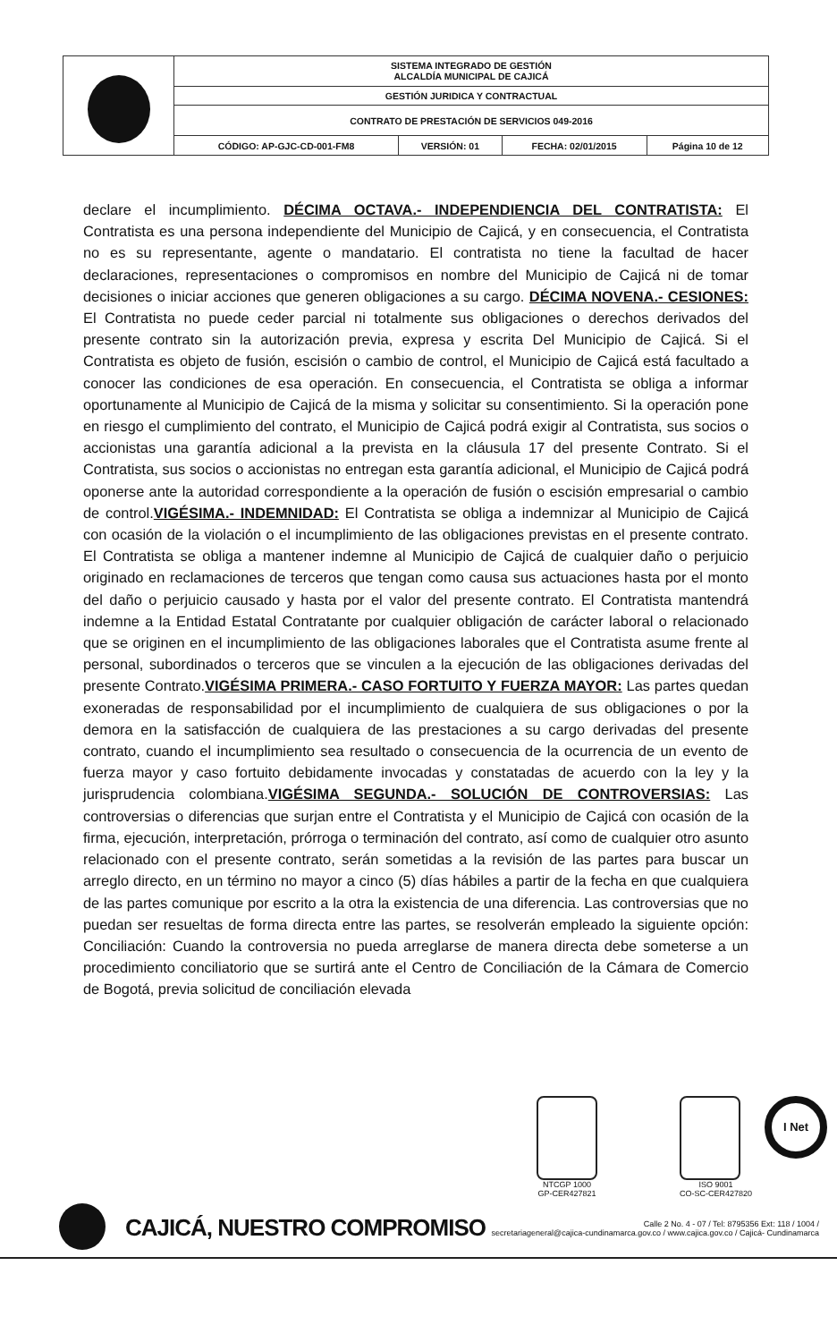| | SISTEMA INTEGRADO DE GESTIÓN ALCALDÍA MUNICIPAL DE CAJICÁ | | | |
| | GESTIÓN JURIDICA Y CONTRACTUAL | | | |
| | CONTRATO DE PRESTACIÓN DE SERVICIOS 049-2016 | | | |
| | CÓDIGO: AP-GJC-CD-001-FM8 | VERSIÓN: 01 | FECHA: 02/01/2015 | Página 10 de 12 |
declare el incumplimiento. DÉCIMA OCTAVA.- INDEPENDIENCIA DEL CONTRATISTA: El Contratista es una persona independiente del Municipio de Cajicá, y en consecuencia, el Contratista no es su representante, agente o mandatario. El contratista no tiene la facultad de hacer declaraciones, representaciones o compromisos en nombre del Municipio de Cajicá ni de tomar decisiones o iniciar acciones que generen obligaciones a su cargo. DÉCIMA NOVENA.- CESIONES: El Contratista no puede ceder parcial ni totalmente sus obligaciones o derechos derivados del presente contrato sin la autorización previa, expresa y escrita Del Municipio de Cajicá. Si el Contratista es objeto de fusión, escisión o cambio de control, el Municipio de Cajicá está facultado a conocer las condiciones de esa operación. En consecuencia, el Contratista se obliga a informar oportunamente al Municipio de Cajicá de la misma y solicitar su consentimiento. Si la operación pone en riesgo el cumplimiento del contrato, el Municipio de Cajicá podrá exigir al Contratista, sus socios o accionistas una garantía adicional a la prevista en la cláusula 17 del presente Contrato. Si el Contratista, sus socios o accionistas no entregan esta garantía adicional, el Municipio de Cajicá podrá oponerse ante la autoridad correspondiente a la operación de fusión o escisión empresarial o cambio de control.VIGÉSIMA.- INDEMNIDAD: El Contratista se obliga a indemnizar al Municipio de Cajicá con ocasión de la violación o el incumplimiento de las obligaciones previstas en el presente contrato. El Contratista se obliga a mantener indemne al Municipio de Cajicá de cualquier daño o perjuicio originado en reclamaciones de terceros que tengan como causa sus actuaciones hasta por el monto del daño o perjuicio causado y hasta por el valor del presente contrato. El Contratista mantendrá indemne a la Entidad Estatal Contratante por cualquier obligación de carácter laboral o relacionado que se originen en el incumplimiento de las obligaciones laborales que el Contratista asume frente al personal, subordinados o terceros que se vinculen a la ejecución de las obligaciones derivadas del presente Contrato.VIGÉSIMA PRIMERA.- CASO FORTUITO Y FUERZA MAYOR: Las partes quedan exoneradas de responsabilidad por el incumplimiento de cualquiera de sus obligaciones o por la demora en la satisfacción de cualquiera de las prestaciones a su cargo derivadas del presente contrato, cuando el incumplimiento sea resultado o consecuencia de la ocurrencia de un evento de fuerza mayor y caso fortuito debidamente invocadas y constatadas de acuerdo con la ley y la jurisprudencia colombiana.VIGÉSIMA SEGUNDA.- SOLUCIÓN DE CONTROVERSIAS: Las controversias o diferencias que surjan entre el Contratista y el Municipio de Cajicá con ocasión de la firma, ejecución, interpretación, prórroga o terminación del contrato, así como de cualquier otro asunto relacionado con el presente contrato, serán sometidas a la revisión de las partes para buscar un arreglo directo, en un término no mayor a cinco (5) días hábiles a partir de la fecha en que cualquiera de las partes comunique por escrito a la otra la existencia de una diferencia. Las controversias que no puedan ser resueltas de forma directa entre las partes, se resolverán empleado la siguiente opción: Conciliación: Cuando la controversia no pueda arreglarse de manera directa debe someterse a un procedimiento conciliatorio que se surtirá ante el Centro de Conciliación de la Cámara de Comercio de Bogotá, previa solicitud de conciliación elevada
NTCGP 1000
GP-CER427821
ISO 9001
CO-SC-CER427820
I Net
CAJICÁ, NUESTRO COMPROMISO
Calle 2 No. 4 - 07 / Tel: 8795356 Ext: 118 / 1004 /
secretariageneral@cajica-cundinamarca.gov.co / www.cajica.gov.co / Cajicá- Cundinamarca